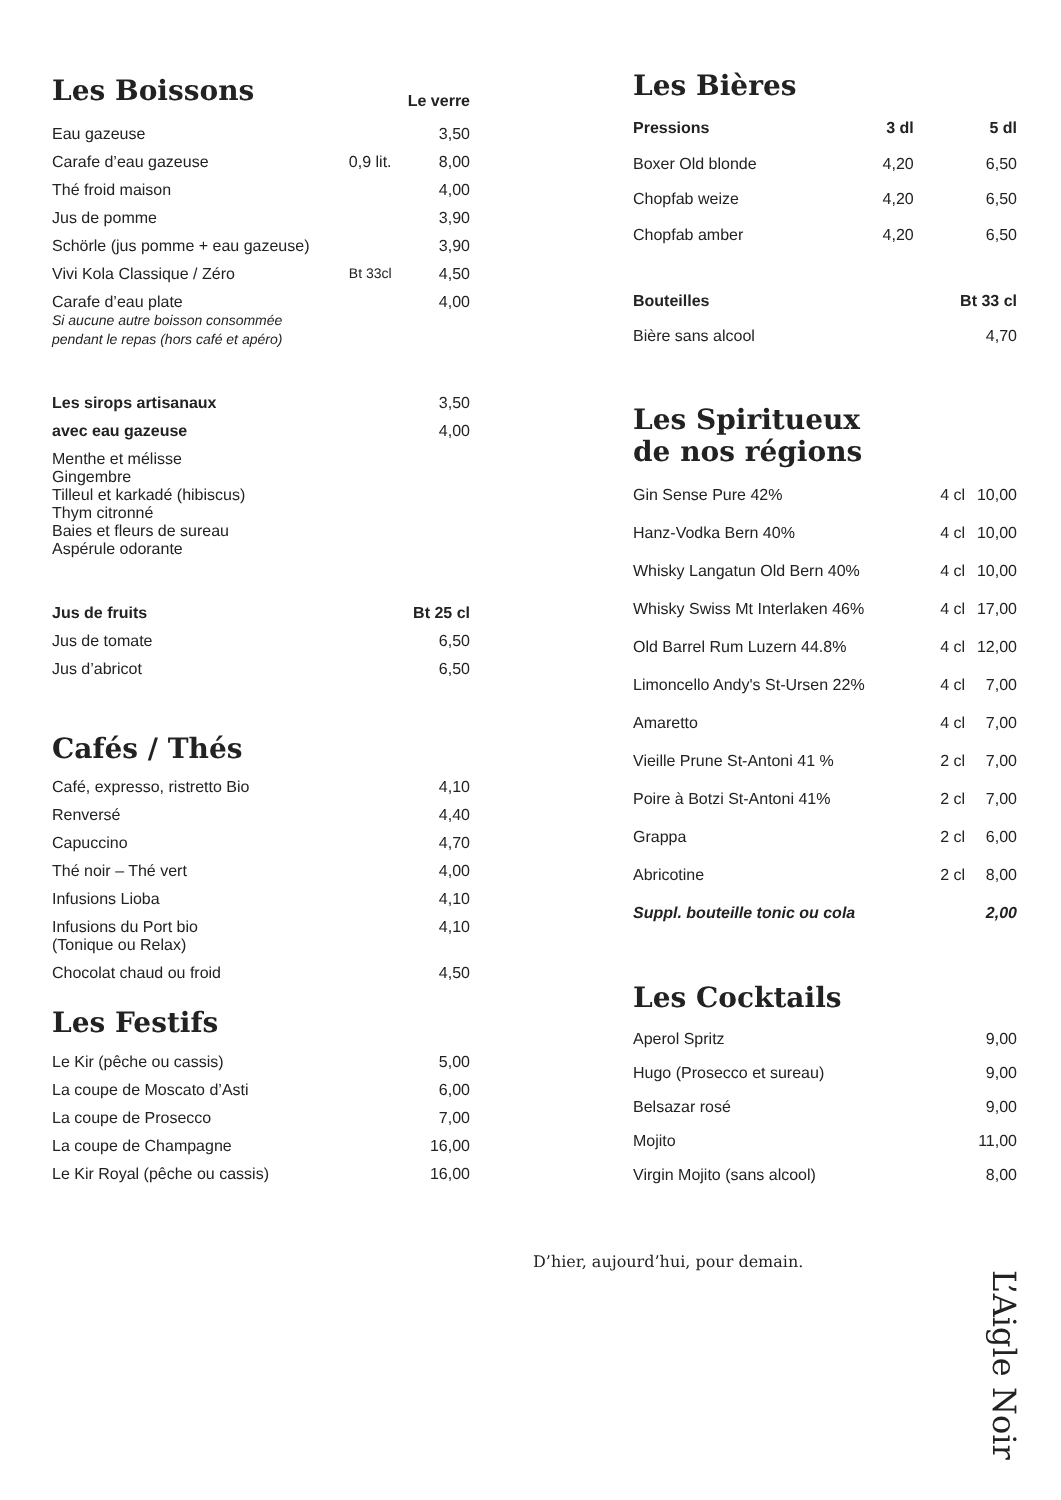| Les Boissons | | Le verre |
| Eau gazeuse | | 3,50 |
| Carafe d’eau gazeuse | 0,9 lit. | 8,00 |
| Thé froid maison | | 4,00 |
| Jus de pomme | | 3,90 |
| Schörle (jus pomme + eau gazeuse) | | 3,90 |
| Vivi Kola Classique / Zéro | Bt 33cl | 4,50 |
| Carafe d’eau plate Si aucune autre boisson consommée pendant le repas (hors café et apéro) | | 4,00 |
| Les sirops artisanaux | 3,50 |
| avec eau gazeuse | 4,00 |
| Menthe et mélisse Gingembre Tilleul et karkadé (hibiscus) Thym citronné Baies et fleurs de sureau Aspérule odorante | |
| Jus de fruits | Bt 25 cl |
| --- | --- |
| Jus de tomate | 6,50 |
| Jus d’abricot | 6,50 |
Cafés / Thés
| Café, expresso, ristretto Bio | 4,10 |
| Renversé | 4,40 |
| Capuccino | 4,70 |
| Thé noir – Thé vert | 4,00 |
| Infusions Lioba | 4,10 |
| Infusions du Port bio (Tonique ou Relax) | 4,10 |
| Chocolat chaud ou froid | 4,50 |
Les Festifs
| Le Kir (pêche ou cassis) | 5,00 |
| La coupe de Moscato d’Asti | 6,00 |
| La coupe de Prosecco | 7,00 |
| La coupe de Champagne | 16,00 |
| Le Kir Royal (pêche ou cassis) | 16,00 |
Les Bières
| Pressions | 3 dl | 5 dl |
| --- | --- | --- |
| Boxer Old blonde | 4,20 | 6,50 |
| Chopfab weize | 4,20 | 6,50 |
| Chopfab amber | 4,20 | 6,50 |
| Bouteilles | | Bt 33 cl |
| Bière sans alcool | | 4,70 |
Les Spiritueux
de nos régions
| Gin Sense Pure 42% | 4 cl | 10,00 |
| Hanz-Vodka Bern 40% | 4 cl | 10,00 |
| Whisky Langatun Old Bern 40% | 4 cl | 10,00 |
| Whisky Swiss Mt Interlaken 46% | 4 cl | 17,00 |
| Old Barrel Rum Luzern 44.8% | 4 cl | 12,00 |
| Limoncello Andy's St-Ursen 22% | 4 cl | 7,00 |
| Amaretto | 4 cl | 7,00 |
| Vieille Prune St-Antoni 41 % | 2 cl | 7,00 |
| Poire à Botzi St-Antoni 41% | 2 cl | 7,00 |
| Grappa | 2 cl | 6,00 |
| Abricotine | 2 cl | 8,00 |
| Suppl. bouteille tonic ou cola | | 2,00 |
Les Cocktails
| Aperol Spritz | 9,00 |
| Hugo (Prosecco et sureau) | 9,00 |
| Belsazar rosé | 9,00 |
| Mojito | 11,00 |
| Virgin Mojito (sans alcool) | 8,00 |
D’hier, aujourd’hui, pour demain.
L’Aigle Noir